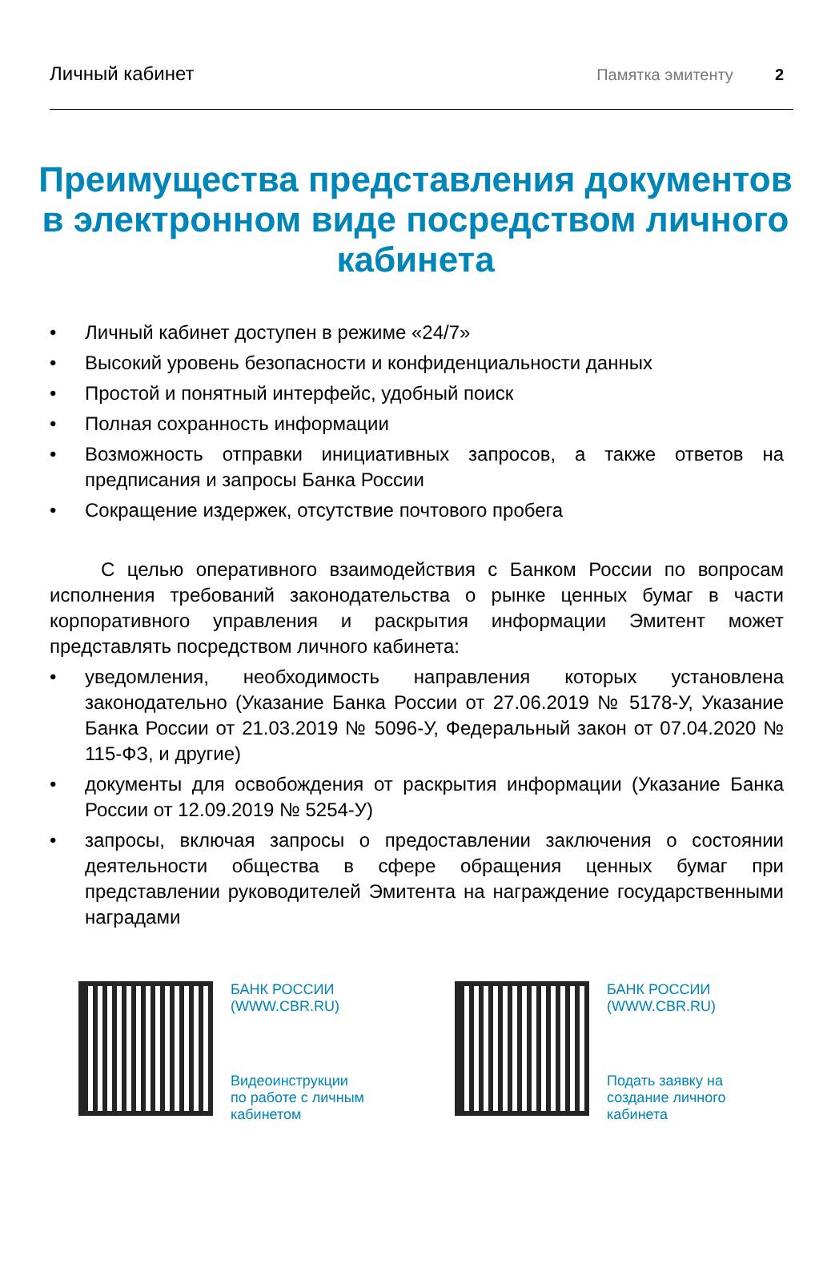Личный кабинет Памятка эмитенту 2
Преимущества представления документов в электронном виде посредством личного кабинета
• Личный кабинет доступен в режиме «24/7»
• Высокий уровень безопасности и конфиденциальности данных
• Простой и понятный интерфейс, удобный поиск
• Полная сохранность информации
• Возможность отправки инициативных запросов, а также ответов на предписания и запросы Банка России
• Сокращение издержек, отсутствие почтового пробега
С целью оперативного взаимодействия с Банком России по вопросам исполнения требований законодательства о рынке ценных бумаг в части корпоративного управления и раскрытия информации Эмитент может представлять посредством личного кабинета:
• уведомления, необходимость направления которых установлена законодательно (Указание Банка России от 27.06.2019 № 5178-У, Указание Банка России от 21.03.2019 № 5096-У, Федеральный закон от 07.04.2020 № 115-ФЗ, и другие)
• документы для освобождения от раскрытия информации (Указание Банка России от 12.09.2019 № 5254-У)
• запросы, включая запросы о предоставлении заключения о состоянии деятельности общества в сфере обращения ценных бумаг при представлении руководителей Эмитента на награждение государственными наградами
БАНК РОССИИ
(WWW.CBR.RU)
Видеоинструкции
по работе с личным
кабинетом
БАНК РОССИИ
(WWW.CBR.RU)
Подать заявку на
создание личного
кабинета